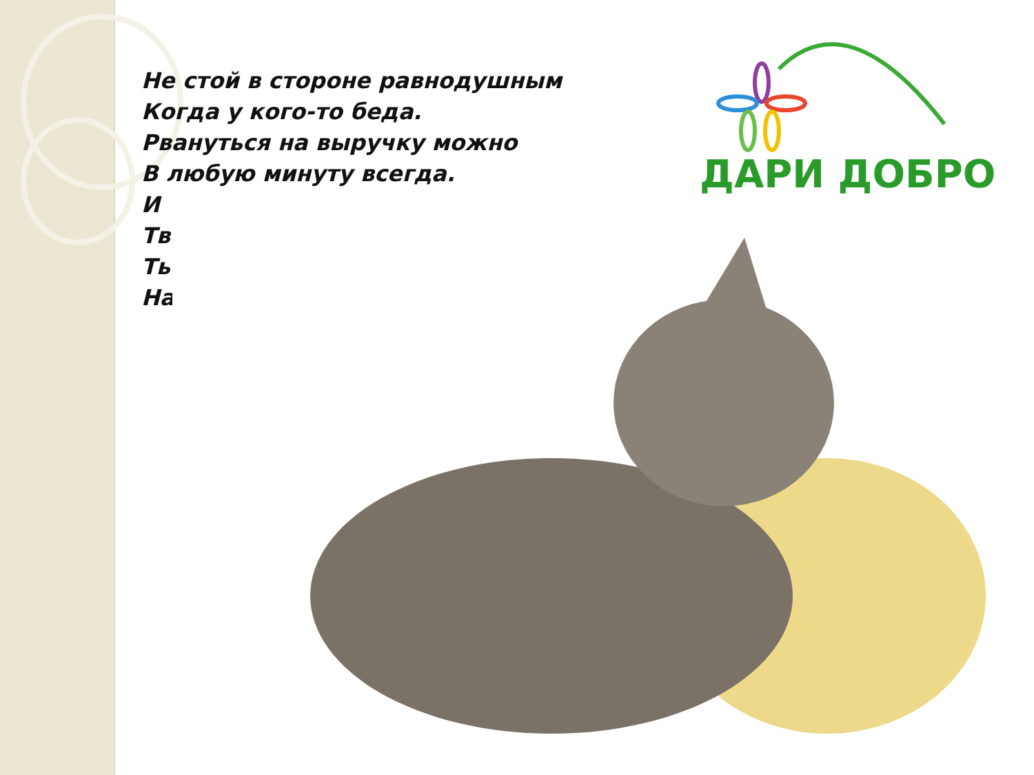Не стой в стороне равнодушным
Когда у кого-то беда.
Рвануться на выручку можно
В любую минуту всегда.
И
Тв
Ть
На
ДАРИ ДОБРО